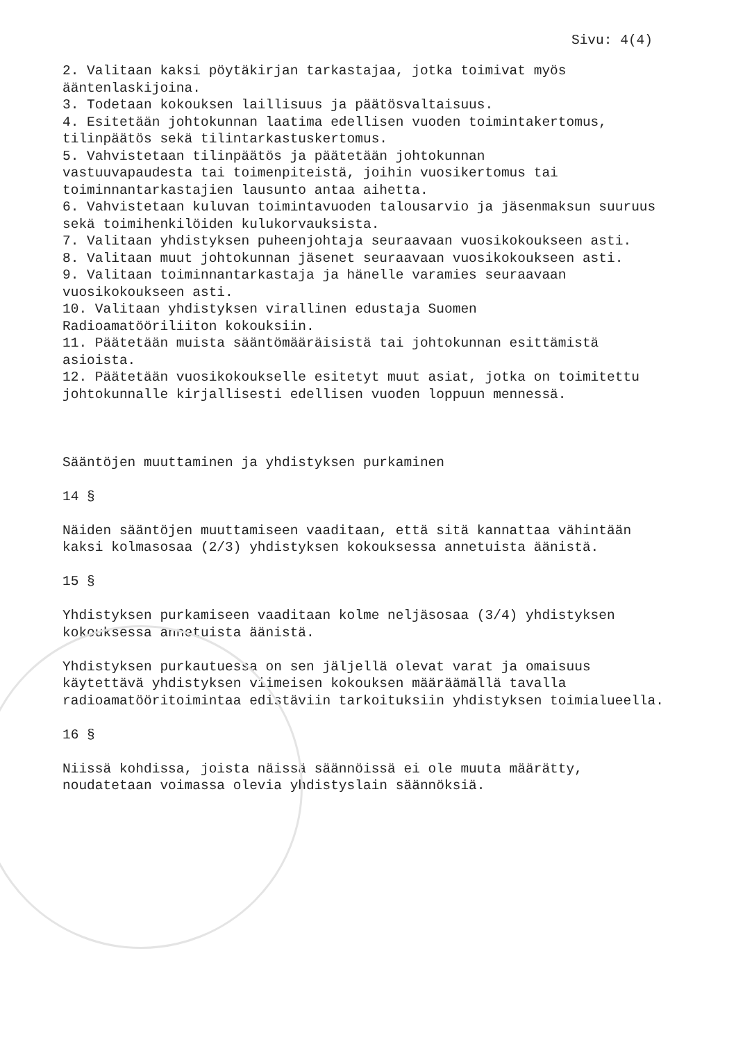Sivu: 4(4)
2. Valitaan kaksi pöytäkirjan tarkastajaa, jotka toimivat myös ääntenlaskijoina.
3. Todetaan kokouksen laillisuus ja päätösvaltaisuus.
4. Esitetään johtokunnan laatima edellisen vuoden toimintakertomus, tilinpäätös sekä tilintarkastuskertomus.
5. Vahvistetaan tilinpäätös ja päätetään johtokunnan
vastuuvapaudesta tai toimenpiteistä, joihin vuosikertomus tai toiminnantarkastajien lausunto antaa aihetta.
6. Vahvistetaan kuluvan toimintavuoden talousarvio ja jäsenmaksun suuruus sekä toimihenkilöiden kulukorvauksista.
7. Valitaan yhdistyksen puheenjohtaja seuraavaan vuosikokoukseen asti.
8. Valitaan muut johtokunnan jäsenet seuraavaan vuosikokoukseen asti.
9. Valitaan toiminnantarkastaja ja hänelle varamies seuraavaan vuosikokoukseen asti.
10. Valitaan yhdistyksen virallinen edustaja Suomen
Radioamatööriliiton kokouksiin.
11. Päätetään muista sääntömääräisistä tai johtokunnan esittämistä asioista.
12. Päätetään vuosikokoukselle esitetyt muut asiat, jotka on toimitettu johtokunnalle kirjallisesti edellisen vuoden loppuun mennessä.
Sääntöjen muuttaminen ja yhdistyksen purkaminen
14 §
Näiden sääntöjen muuttamiseen vaaditaan, että sitä kannattaa vähintään kaksi kolmasosaa (2/3) yhdistyksen kokouksessa annetuista äänistä.
15 §
Yhdistyksen purkamiseen vaaditaan kolme neljäsosaa (3/4) yhdistyksen kokouksessa annetuista äänistä.
Yhdistyksen purkautuessa on sen jäljellä olevat varat ja omaisuus käytettävä yhdistyksen viimeisen kokouksen määräämällä tavalla radioamatööritoimintaa edistäviin tarkoituksiin yhdistyksen toimialueella.
16 §
Niissä kohdissa, joista näissä säännöissä ei ole muuta määrätty, noudatetaan voimassa olevia yhdistyslain säännöksiä.